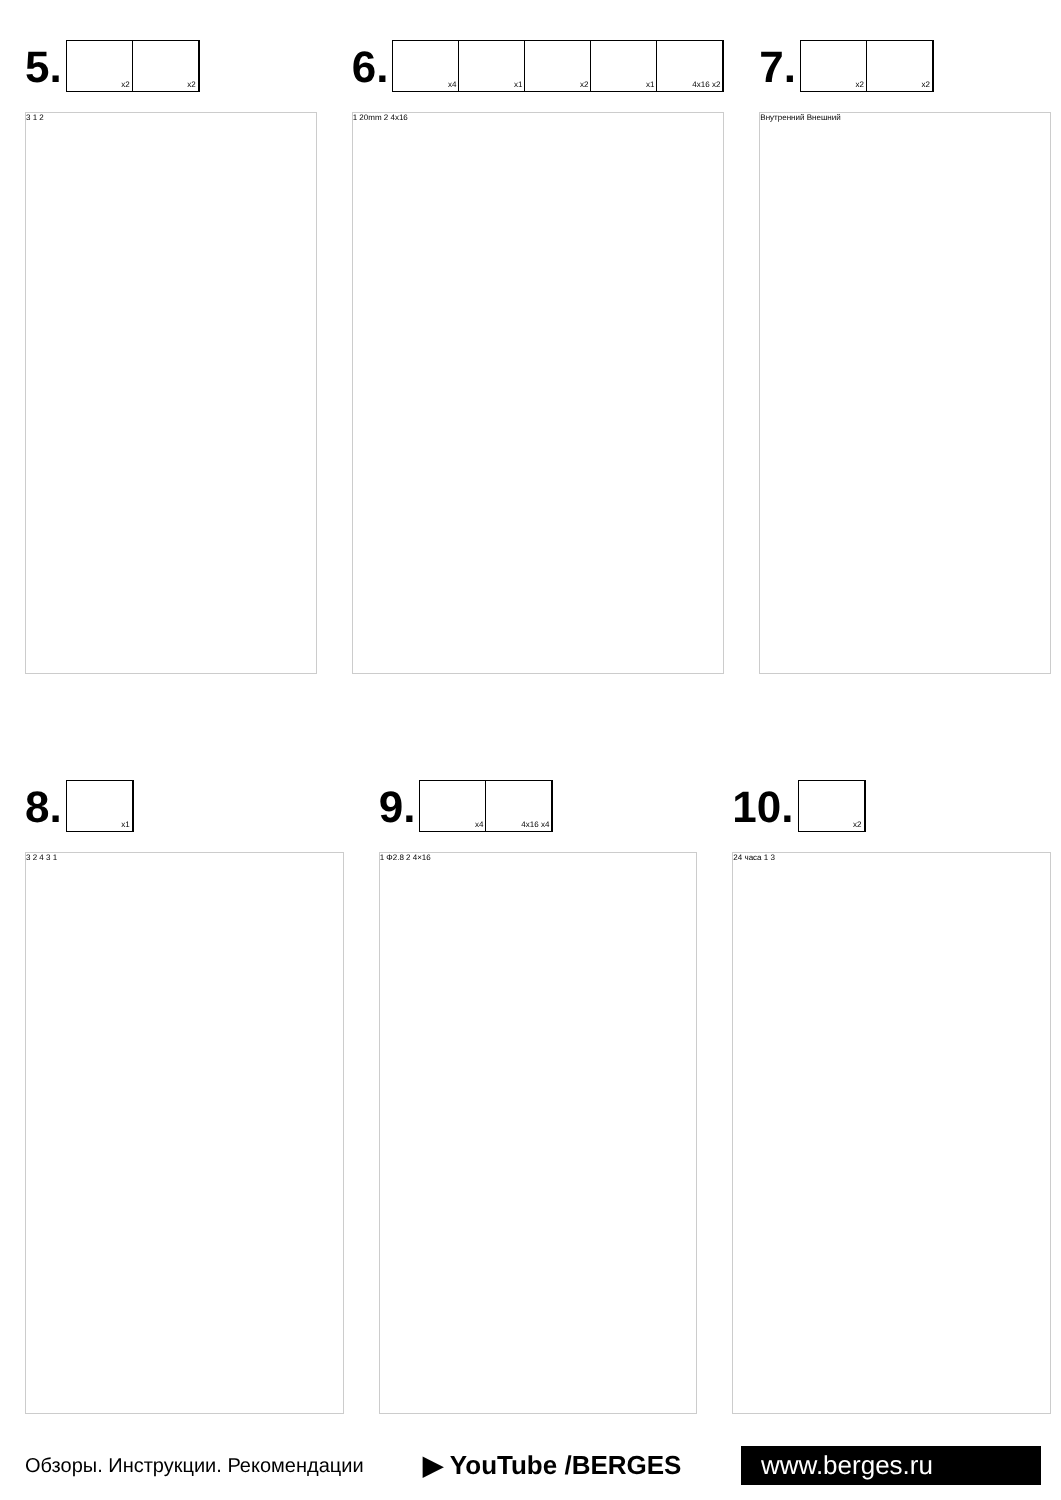5.
x2 x2
3 1 2
6.
x4 x1 x2 x1 4x16 x2
1 20mm 2 4x16
7.
x2 x2
Внутренний Внешний
8.
x1
3 2 4 3 1
9.
x4 4x16 x4
1 Φ2.8 2 4×16
10.
x2
24 часа 1 3
Обзоры. Инструкции. Рекомендации ▶ YouTube /BERGES www.berges.ru